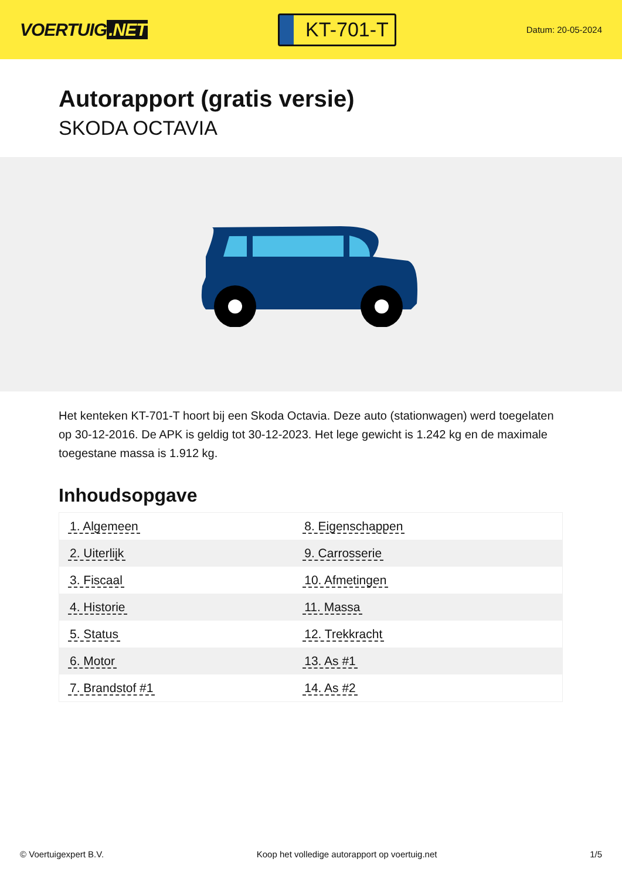VOERTUIG.NET
KT-701-T
Datum: 20-05-2024
Autorapport (gratis versie)
SKODA OCTAVIA
Het kenteken KT-701-T hoort bij een Skoda Octavia. Deze auto (stationwagen) werd toegelaten op 30-12-2016. De APK is geldig tot 30-12-2023. Het lege gewicht is 1.242 kg en de maximale toegestane massa is 1.912 kg.
Inhoudsopgave
| 1. Algemeen | 8. Eigenschappen |
| 2. Uiterlijk | 9. Carrosserie |
| 3. Fiscaal | 10. Afmetingen |
| 4. Historie | 11. Massa |
| 5. Status | 12. Trekkracht |
| 6. Motor | 13. As #1 |
| 7. Brandstof #1 | 14. As #2 |
© Voertuigexpert B.V. Koop het volledige autorapport op voertuig.net
1/5